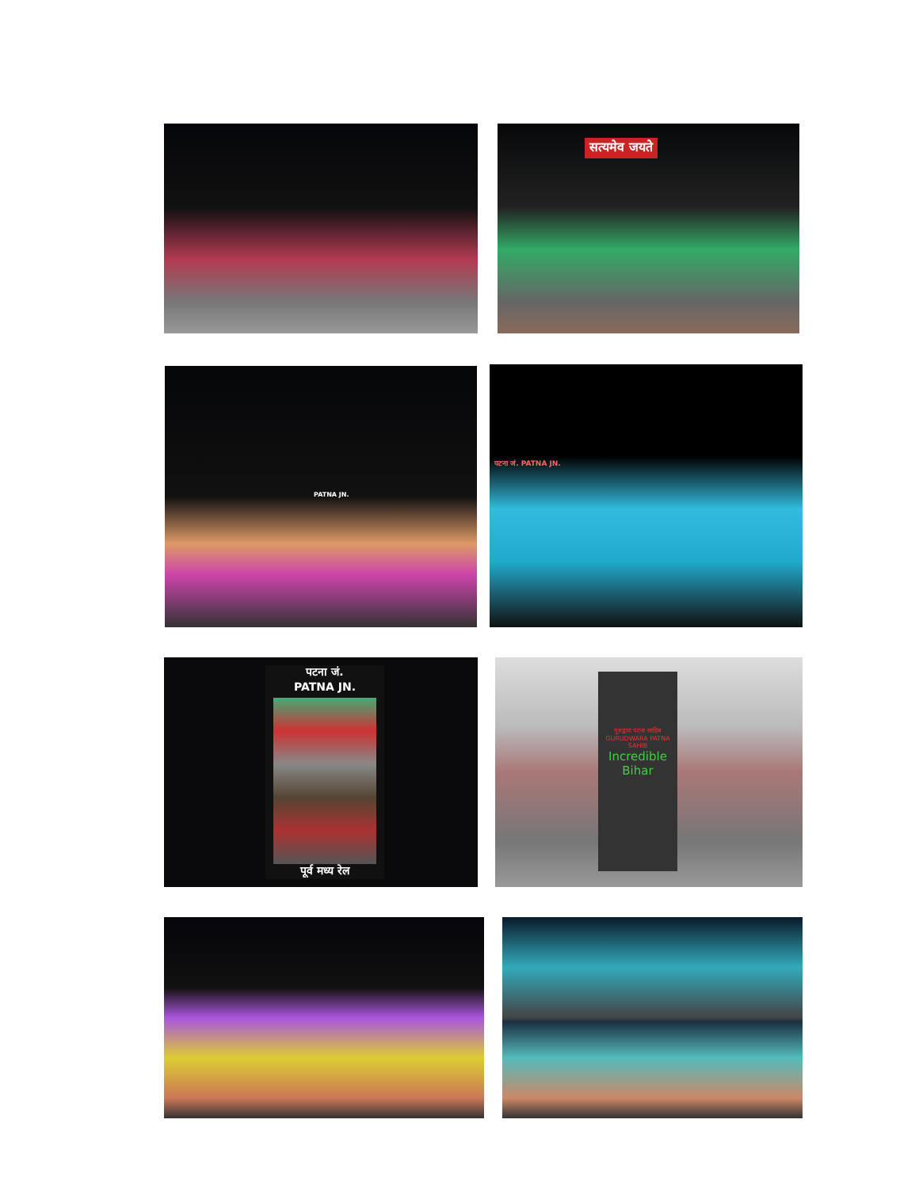सत्यमेव जयते
PATNA JN. पटना जं. PATNA JN.
पटना जं.
PATNA JN.
पूर्व मध्य रेल
गुरुद्वारा पटना साहिब
GURUDWARA PATNA SAHIB
Incredible Bihar